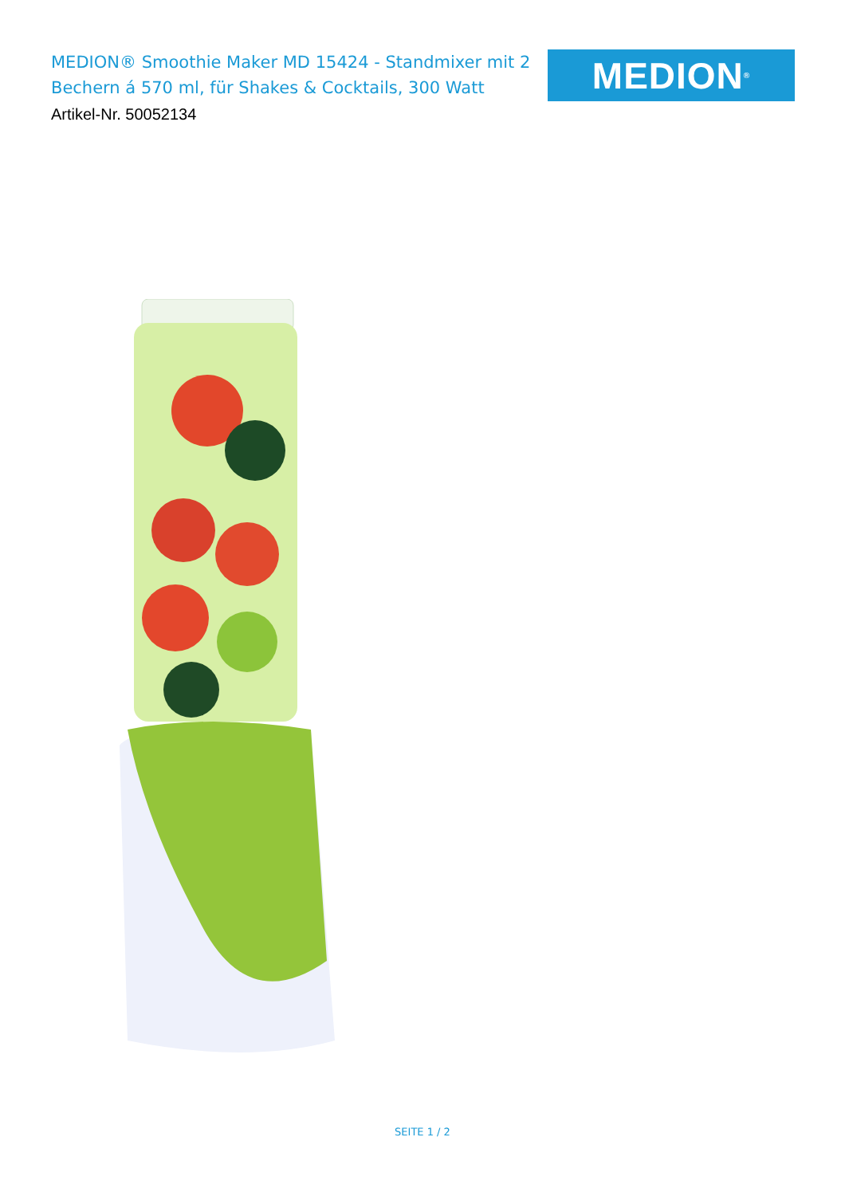MEDION® Smoothie Maker MD 15424 - Standmixer mit 2 Bechern á 570 ml, für Shakes & Cocktails, 300 Watt
Artikel-Nr. 50052134
MEDION<sup>®</sup>
SEITE 1 / 2